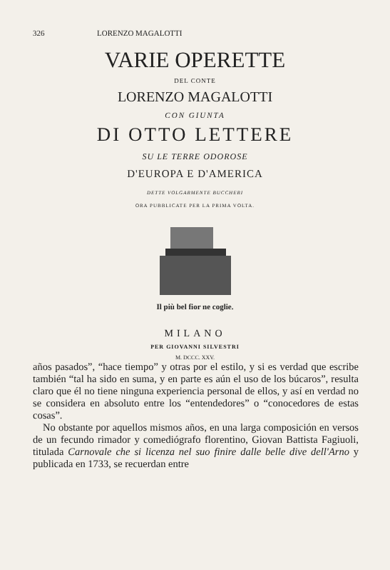326 LORENZO MAGALOTTI
VARIE OPERETTE
DEL CONTE
LORENZO MAGALOTTI
CON GIUNTA
DI OTTO LETTERE
SU LE TERRE ODOROSE
D'EUROPA E D'AMERICA
DETTE VOLGARMENTE BUCCHERI
ORA PUBBLICATE PER LA PRIMA VOLTA.
Il più bel fior ne coglie.
MILANO
PER GIOVANNI SILVESTRI
M. DCCC. XXV.
años pasados”, “hace tiempo” y otras por el estilo, y si es verdad que escribe también “tal ha sido en suma, y en parte es aún el uso de los búcaros”, resulta claro que él no tiene ninguna experiencia personal de ellos, y así en verdad no se considera en absoluto entre los “entendedores” o “conocedores de estas cosas”.
No obstante por aquellos mismos años, en una larga composición en versos de un fecundo rimador y comediógrafo florentino, Giovan Battista Fagiuoli, titulada Carnovale che si licenza nel suo finire dalle belle dive dell'Arno y publicada en 1733, se recuerdan entre